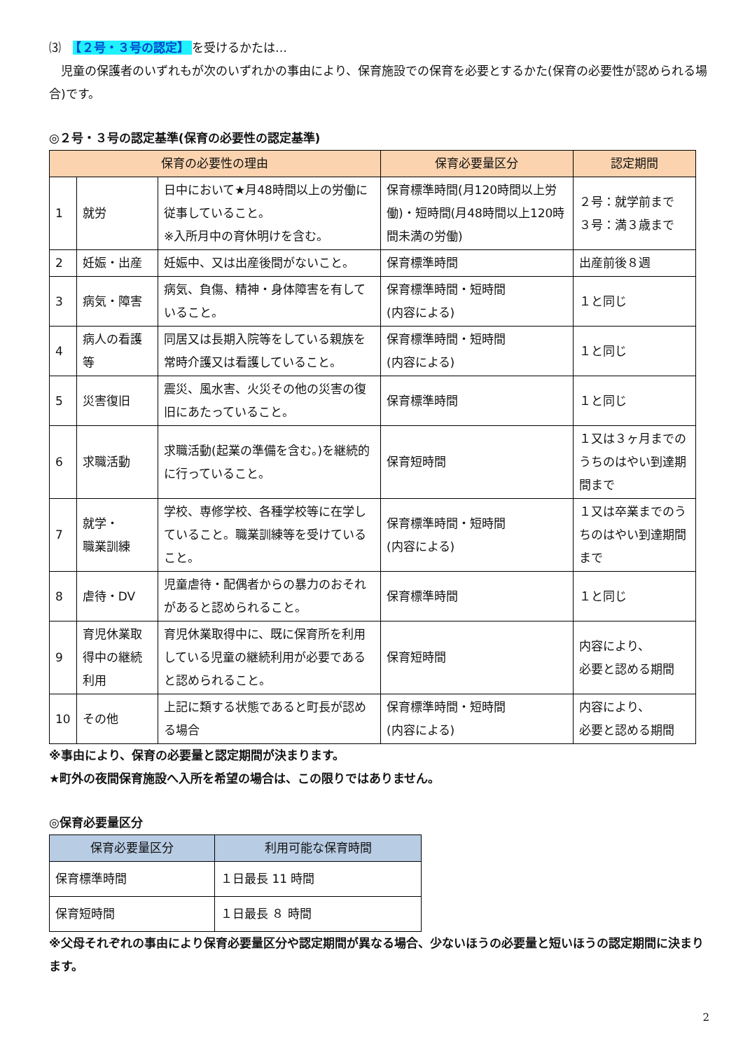⑶　【２号・３号の認定】 を受けるかたは…
　児童の保護者のいずれもが次のいずれかの事由により、保育施設での保育を必要とするかた(保育の必要性が認められる場合)です。
◎２号・３号の認定基準(保育の必要性の認定基準)
| 保育の必要性の理由 | | | 保育必要量区分 | 認定期間 |
| --- | --- | --- | --- | --- |
| 1 | 就労 | 日中において★月48時間以上の労働に従事していること。 ※入所月中の育休明けを含む。 | 保育標準時間(月120時間以上労働)・短時間(月48時間以上120時間未満の労働) | ２号：就学前まで ３号：満３歳まで |
| 2 | 妊娠・出産 | 妊娠中、又は出産後間がないこと。 | 保育標準時間 | 出産前後８週 |
| 3 | 病気・障害 | 病気、負傷、精神・身体障害を有していること。 | 保育標準時間・短時間 (内容による) | １と同じ |
| 4 | 病人の看護等 | 同居又は長期入院等をしている親族を常時介護又は看護していること。 | 保育標準時間・短時間 (内容による) | １と同じ |
| 5 | 災害復旧 | 震災、風水害、火災その他の災害の復旧にあたっていること。 | 保育標準時間 | １と同じ |
| 6 | 求職活動 | 求職活動(起業の準備を含む。)を継続的に行っていること。 | 保育短時間 | １又は３ヶ月までのうちのはやい到達期間まで |
| 7 | 就学・ 職業訓練 | 学校、専修学校、各種学校等に在学していること。職業訓練等を受けていること。 | 保育標準時間・短時間 (内容による) | １又は卒業までのうちのはやい到達期間まで |
| 8 | 虐待・DV | 児童虐待・配偶者からの暴力のおそれがあると認められること。 | 保育標準時間 | １と同じ |
| 9 | 育児休業取得中の継続利用 | 育児休業取得中に、既に保育所を利用している児童の継続利用が必要であると認められること。 | 保育短時間 | 内容により、 必要と認める期間 |
| 10 | その他 | 上記に類する状態であると町長が認める場合 | 保育標準時間・短時間 (内容による) | 内容により、 必要と認める期間 |
※事由により、保育の必要量と認定期間が決まります。
★町外の夜間保育施設へ入所を希望の場合は、この限りではありません。
◎保育必要量区分
| 保育必要量区分 | 利用可能な保育時間 |
| --- | --- |
| 保育標準時間 | １日最長 11 時間 |
| 保育短時間 | １日最長 ８ 時間 |
※父母それぞれの事由により保育必要量区分や認定期間が異なる場合、少ないほうの必要量と短いほうの認定期間に決まります。
2